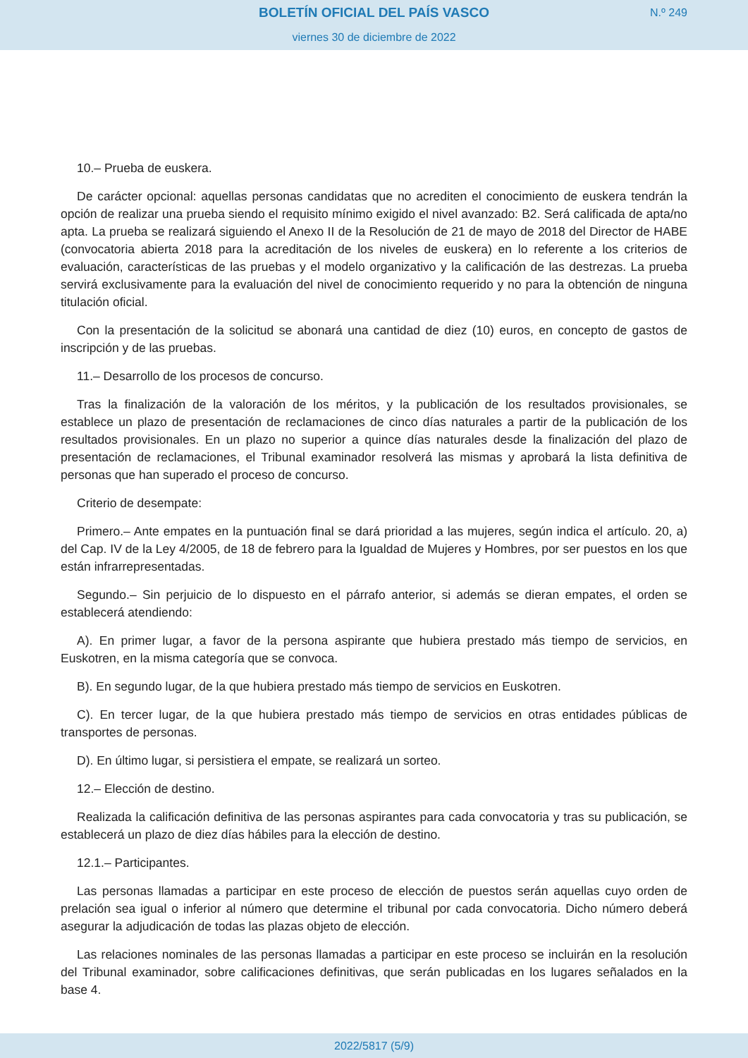BOLETÍN OFICIAL DEL PAÍS VASCO N.º 249
viernes 30 de diciembre de 2022
10.– Prueba de euskera.
De carácter opcional: aquellas personas candidatas que no acrediten el conocimiento de euskera tendrán la opción de realizar una prueba siendo el requisito mínimo exigido el nivel avanzado: B2. Será calificada de apta/no apta. La prueba se realizará siguiendo el Anexo II de la Resolución de 21 de mayo de 2018 del Director de HABE (convocatoria abierta 2018 para la acreditación de los niveles de euskera) en lo referente a los criterios de evaluación, características de las pruebas y el modelo organizativo y la calificación de las destrezas. La prueba servirá exclusivamente para la evaluación del nivel de conocimiento requerido y no para la obtención de ninguna titulación oficial.
Con la presentación de la solicitud se abonará una cantidad de diez (10) euros, en concepto de gastos de inscripción y de las pruebas.
11.– Desarrollo de los procesos de concurso.
Tras la finalización de la valoración de los méritos, y la publicación de los resultados provisionales, se establece un plazo de presentación de reclamaciones de cinco días naturales a partir de la publicación de los resultados provisionales. En un plazo no superior a quince días naturales desde la finalización del plazo de presentación de reclamaciones, el Tribunal examinador resolverá las mismas y aprobará la lista definitiva de personas que han superado el proceso de concurso.
Criterio de desempate:
Primero.– Ante empates en la puntuación final se dará prioridad a las mujeres, según indica el artículo. 20, a) del Cap. IV de la Ley 4/2005, de 18 de febrero para la Igualdad de Mujeres y Hombres, por ser puestos en los que están infrarrepresentadas.
Segundo.– Sin perjuicio de lo dispuesto en el párrafo anterior, si además se dieran empates, el orden se establecerá atendiendo:
A). En primer lugar, a favor de la persona aspirante que hubiera prestado más tiempo de servicios, en Euskotren, en la misma categoría que se convoca.
B). En segundo lugar, de la que hubiera prestado más tiempo de servicios en Euskotren.
C). En tercer lugar, de la que hubiera prestado más tiempo de servicios en otras entidades públicas de transportes de personas.
D). En último lugar, si persistiera el empate, se realizará un sorteo.
12.– Elección de destino.
Realizada la calificación definitiva de las personas aspirantes para cada convocatoria y tras su publicación, se establecerá un plazo de diez días hábiles para la elección de destino.
12.1.– Participantes.
Las personas llamadas a participar en este proceso de elección de puestos serán aquellas cuyo orden de prelación sea igual o inferior al número que determine el tribunal por cada convocatoria. Dicho número deberá asegurar la adjudicación de todas las plazas objeto de elección.
Las relaciones nominales de las personas llamadas a participar en este proceso se incluirán en la resolución del Tribunal examinador, sobre calificaciones definitivas, que serán publicadas en los lugares señalados en la base 4.
2022/5817 (5/9)